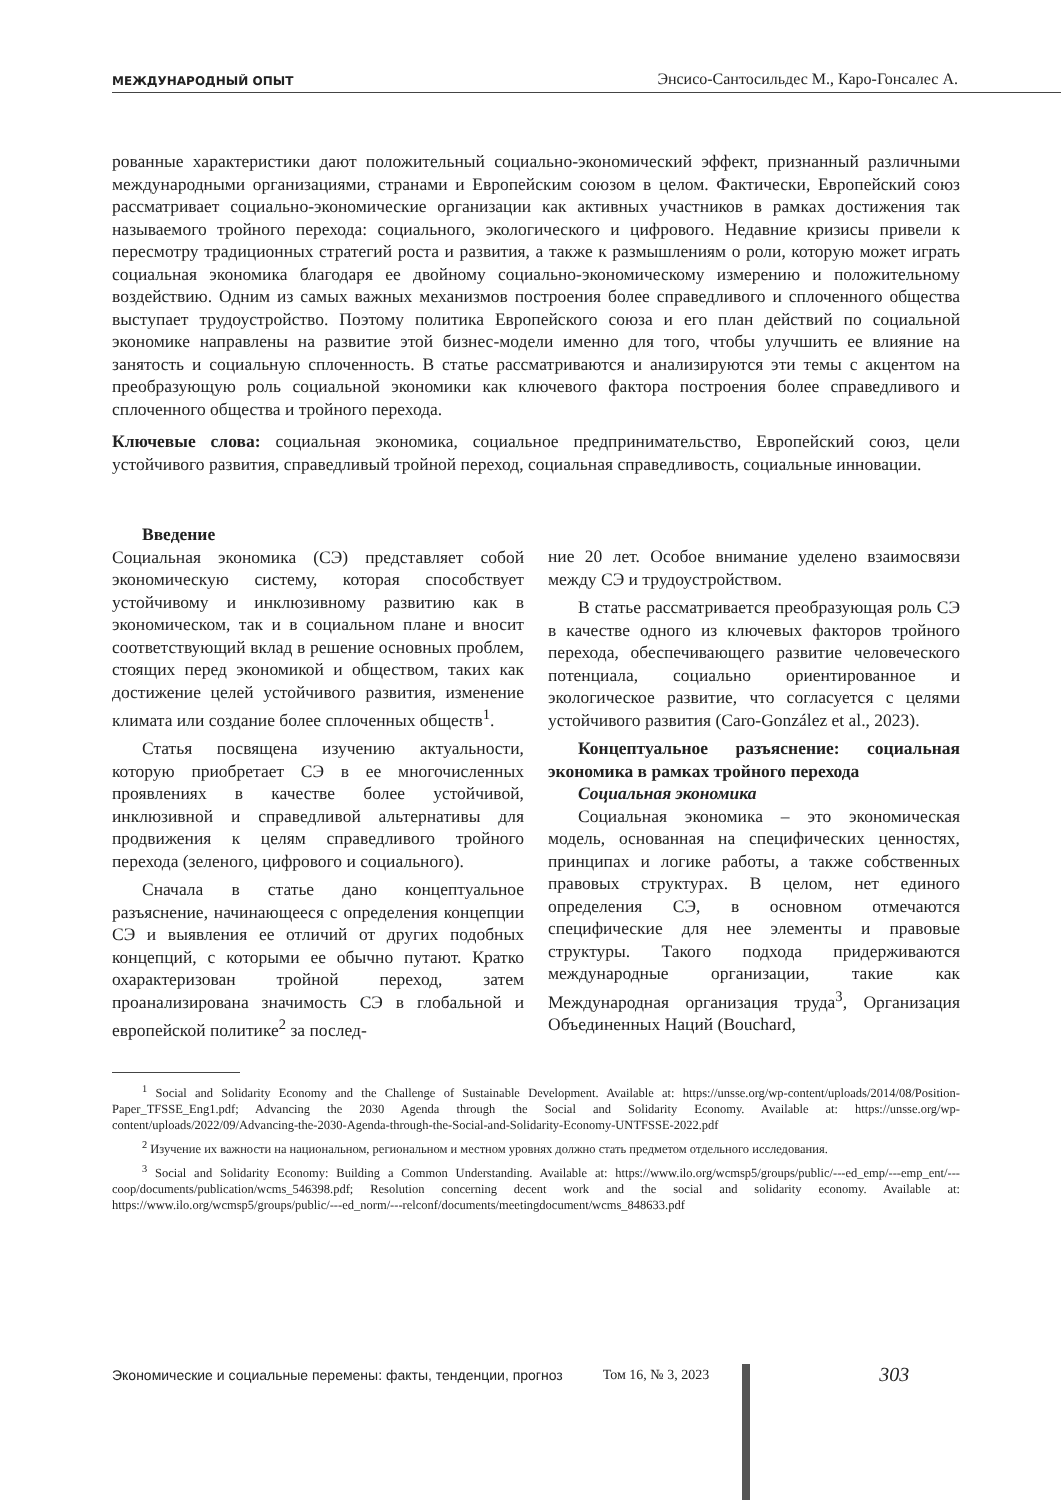МЕЖДУНАРОДНЫЙ ОПЫТ Энсисо-Сантосильдес М., Каро-Гонсалес А.
рованные характеристики дают положительный социально-экономический эффект, признанный различными международными организациями, странами и Европейским союзом в целом. Фактически, Европейский союз рассматривает социально-экономические организации как активных участников в рамках достижения так называемого тройного перехода: социального, экологического и цифрового. Недавние кризисы привели к пересмотру традиционных стратегий роста и развития, а также к размышлениям о роли, которую может играть социальная экономика благодаря ее двойному социально-экономическому измерению и положительному воздействию. Одним из самых важных механизмов построения более справедливого и сплоченного общества выступает трудоустройство. Поэтому политика Европейского союза и его план действий по социальной экономике направлены на развитие этой бизнес-модели именно для того, чтобы улучшить ее влияние на занятость и социальную сплоченность. В статье рассматриваются и анализируются эти темы с акцентом на преобразующую роль социальной экономики как ключевого фактора построения более справедливого и сплоченного общества и тройного перехода.
Ключевые слова: социальная экономика, социальное предпринимательство, Европейский союз, цели устойчивого развития, справедливый тройной переход, социальная справедливость, социальные инновации.
Введение
Социальная экономика (СЭ) представляет собой экономическую систему, которая способствует устойчивому и инклюзивному развитию как в экономическом, так и в социальном плане и вносит соответствующий вклад в решение основных проблем, стоящих перед экономикой и обществом, таких как достижение целей устойчивого развития, изменение климата или создание более сплоченных обществ<sup>1</sup>.
Статья посвящена изучению актуальности, которую приобретает СЭ в ее многочисленных проявлениях в качестве более устойчивой, инклюзивной и справедливой альтернативы для продвижения к целям справедливого тройного перехода (зеленого, цифрового и социального).
Сначала в статье дано концептуальное разъяснение, начинающееся с определения концепции СЭ и выявления ее отличий от других подобных концепций, с которыми ее обычно путают. Кратко охарактеризован тройной переход, затем проанализирована значимость СЭ в глобальной и европейской политике<sup>2</sup> за послед-
ние 20 лет. Особое внимание уделено взаимосвязи между СЭ и трудоустройством.
В статье рассматривается преобразующая роль СЭ в качестве одного из ключевых факторов тройного перехода, обеспечивающего развитие человеческого потенциала, социально ориентированное и экологическое развитие, что согласуется с целями устойчивого развития (Caro-González et al., 2023).
Концептуальное разъяснение: социальная экономика в рамках тройного перехода
Социальная экономика
Социальная экономика – это экономическая модель, основанная на специфических ценностях, принципах и логике работы, а также собственных правовых структурах. В целом, нет единого определения СЭ, в основном отмечаются специфические для нее элементы и правовые структуры. Такого подхода придерживаются международные организации, такие как Международная организация труда<sup>3</sup>, Организация Объединенных Наций (Bouchard,
<sup>1</sup> Social and Solidarity Economy and the Challenge of Sustainable Development. Available at: https://unsse.org/wp-content/uploads/2014/08/Position-Paper_TFSSE_Eng1.pdf; Advancing the 2030 Agenda through the Social and Solidarity Economy. Available at: https://unsse.org/wp-content/uploads/2022/09/Advancing-the-2030-Agenda-through-the-Social-and-Solidarity-Economy-UNTFSSE-2022.pdf
<sup>2</sup> Изучение их важности на национальном, региональном и местном уровнях должно стать предметом отдельного исследования.
<sup>3</sup> Social and Solidarity Economy: Building a Common Understanding. Available at: https://www.ilo.org/wcmsp5/groups/public/---ed_emp/---emp_ent/---coop/documents/publication/wcms_546398.pdf; Resolution concerning decent work and the social and solidarity economy. Available at: https://www.ilo.org/wcmsp5/groups/public/---ed_norm/---relconf/documents/meetingdocument/wcms_848633.pdf
Экономические и социальные перемены: факты, тенденции, прогноз Том 16, № 3, 2023 303